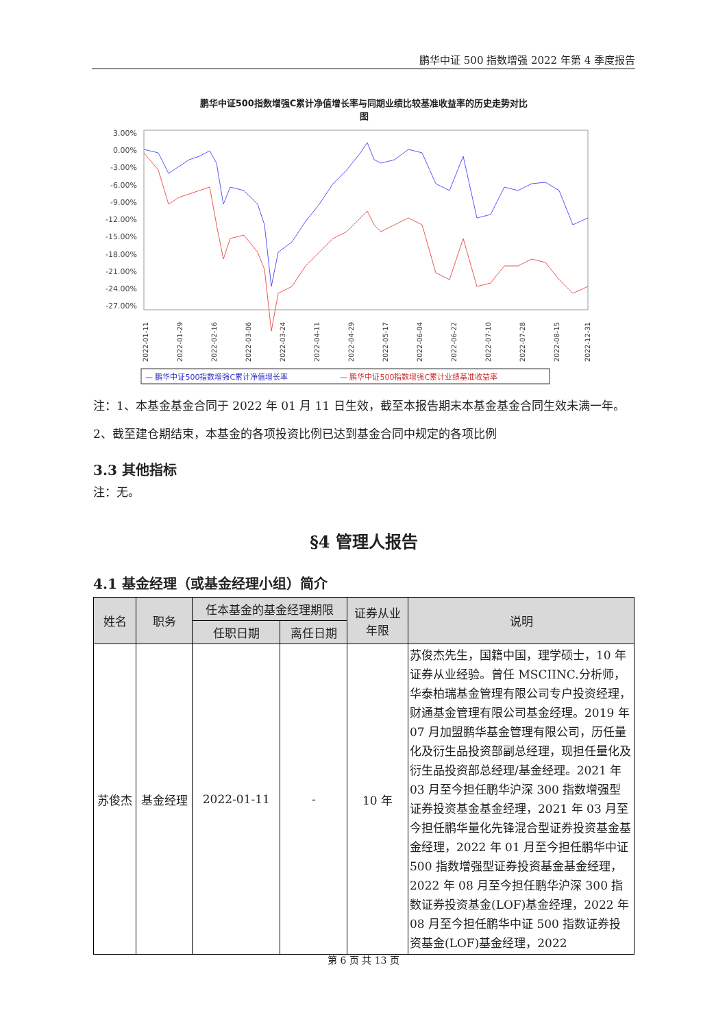鹏华中证 500 指数增强 2022 年第 4 季度报告
鹏华中证500指数增强C累计净值增长率与同期业绩比较基准收益率的历史走势对比
图
3.00%
0.00%
-3.00%
-6.00%
-9.00%
-12.00%
-15.00%
-18.00%
-21.00%
-24.00%
-27.00%
2022-01-11
2022-01-29
2022-02-16
2022-03-06
2022-03-24
2022-04-11
2022-04-29
2022-05-17
2022-06-04
2022-06-22
2022-07-10
2022-07-28
2022-08-15
2022-12-31
— 鹏华中证500指数增强C累计净值增长率
— 鹏华中证500指数增强C累计业绩基准收益率
注：1、本基金基金合同于 2022 年 01 月 11 日生效，截至本报告期末本基金基金合同生效未满一年。2、截至建仓期结束，本基金的各项投资比例已达到基金合同中规定的各项比例
3.3 其他指标
注：无。
§4 管理人报告
4.1 基金经理（或基金经理小组）简介
| 姓名 | 职务 | 任本基金的基金经理期限 | | 证券从业 年限 | 说明 |
| --- | --- | --- | --- | --- | --- |
| | | 任职日期 | 离任日期 | | |
| 苏俊杰 | 基金经理 | 2022-01-11 | - | 10 年 | 苏俊杰先生，国籍中国，理学硕士，10 年证券从业经验。曾任 MSCIINC.分析师，华泰柏瑞基金管理有限公司专户投资经理，财通基金管理有限公司基金经理。2019 年 07 月加盟鹏华基金管理有限公司，历任量化及衍生品投资部副总经理，现担任量化及衍生品投资部总经理/基金经理。2021 年 03 月至今担任鹏华沪深 300 指数增强型证券投资基金基金经理，2021 年 03 月至今担任鹏华量化先锋混合型证券投资基金基金经理，2022 年 01 月至今担任鹏华中证 500 指数增强型证券投资基金基金经理，2022 年 08 月至今担任鹏华沪深 300 指数证券投资基金(LOF)基金经理，2022 年 08 月至今担任鹏华中证 500 指数证券投资基金(LOF)基金经理，2022 |
第 6 页 共 13 页